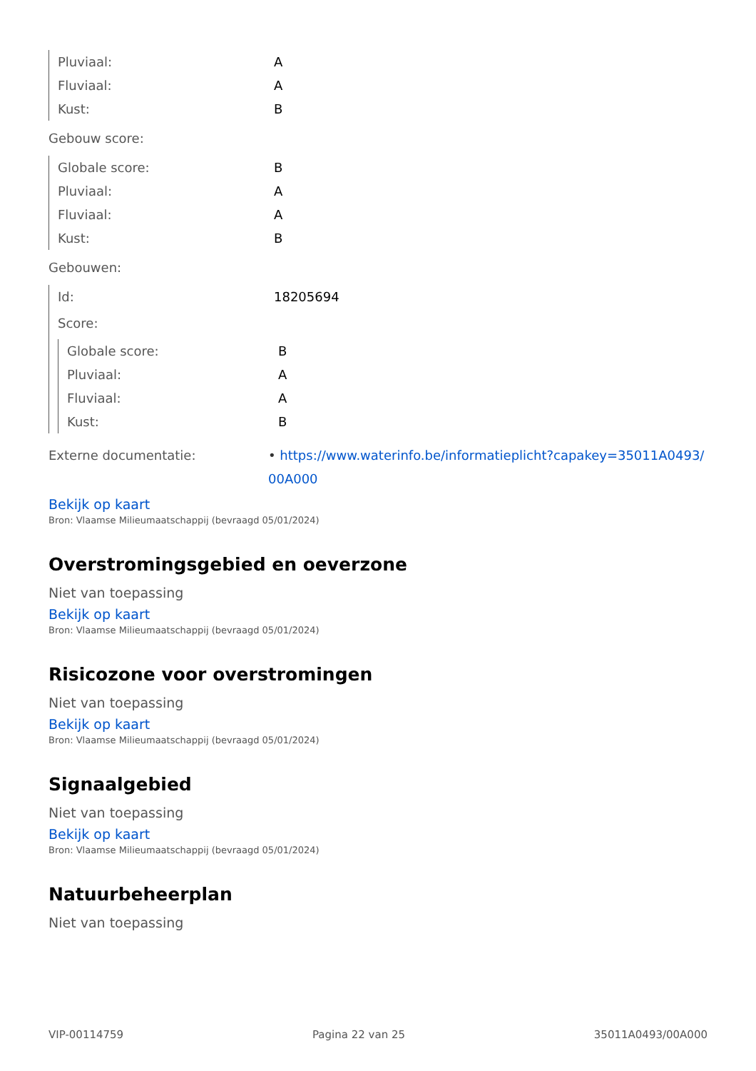Pluviaal: A
Fluviaal: A
Kust: B
Gebouw score:
Globale score: B
Pluviaal: A
Fluviaal: A
Kust: B
Gebouwen:
Id: 18205694
Score:
Globale score: B
Pluviaal: A
Fluviaal: A
Kust: B
Externe documentatie: • https://www.waterinfo.be/informatieplicht?capakey=35011A0493/ 00A000
Bekijk op kaart
Bron: Vlaamse Milieumaatschappij (bevraagd 05/01/2024)
Overstromingsgebied en oeverzone
Niet van toepassing
Bekijk op kaart
Bron: Vlaamse Milieumaatschappij (bevraagd 05/01/2024)
Risicozone voor overstromingen
Niet van toepassing
Bekijk op kaart
Bron: Vlaamse Milieumaatschappij (bevraagd 05/01/2024)
Signaalgebied
Niet van toepassing
Bekijk op kaart
Bron: Vlaamse Milieumaatschappij (bevraagd 05/01/2024)
Natuurbeheerplan
Niet van toepassing
VIP-00114759 Pagina 22 van 25 35011A0493/00A000